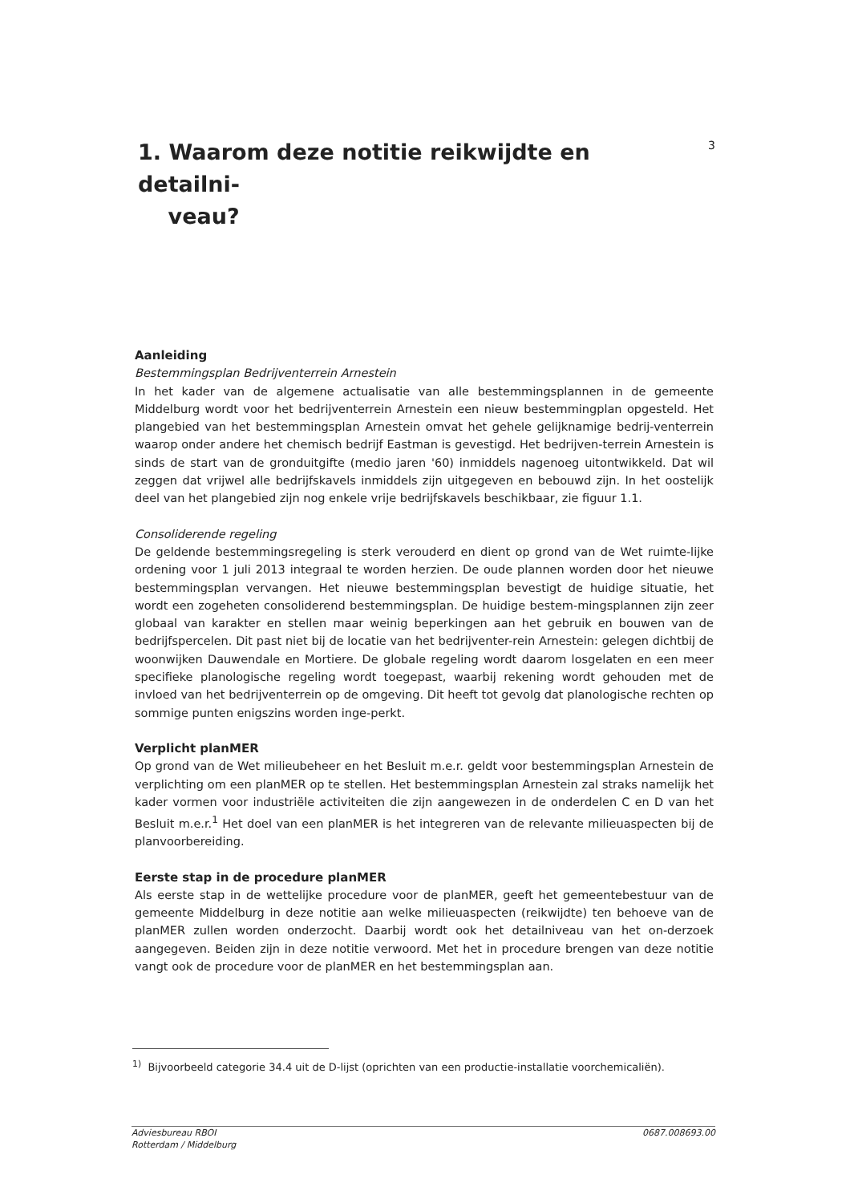1. Waarom deze notitie reikwijdte en detailni-
veau?
3
Aanleiding
Bestemmingsplan Bedrijventerrein Arnestein
In het kader van de algemene actualisatie van alle bestemmingsplannen in de gemeente Middelburg wordt voor het bedrijventerrein Arnestein een nieuw bestemmingplan opgesteld. Het plangebied van het bestemmingsplan Arnestein omvat het gehele gelijknamige bedrij-venterrein waarop onder andere het chemisch bedrijf Eastman is gevestigd. Het bedrijven-terrein Arnestein is sinds de start van de gronduitgifte (medio jaren '60) inmiddels nagenoeg uitontwikkeld. Dat wil zeggen dat vrijwel alle bedrijfskavels inmiddels zijn uitgegeven en bebouwd zijn. In het oostelijk deel van het plangebied zijn nog enkele vrije bedrijfskavels beschikbaar, zie figuur 1.1.
Consoliderende regeling
De geldende bestemmingsregeling is sterk verouderd en dient op grond van de Wet ruimte-lijke ordening voor 1 juli 2013 integraal te worden herzien. De oude plannen worden door het nieuwe bestemmingsplan vervangen. Het nieuwe bestemmingsplan bevestigt de huidige situatie, het wordt een zogeheten consoliderend bestemmingsplan. De huidige bestem-mingsplannen zijn zeer globaal van karakter en stellen maar weinig beperkingen aan het gebruik en bouwen van de bedrijfspercelen. Dit past niet bij de locatie van het bedrijventer-rein Arnestein: gelegen dichtbij de woonwijken Dauwendale en Mortiere. De globale regeling wordt daarom losgelaten en een meer specifieke planologische regeling wordt toegepast, waarbij rekening wordt gehouden met de invloed van het bedrijventerrein op de omgeving. Dit heeft tot gevolg dat planologische rechten op sommige punten enigszins worden inge-perkt.
Verplicht planMER
Op grond van de Wet milieubeheer en het Besluit m.e.r. geldt voor bestemmingsplan Arnestein de verplichting om een planMER op te stellen. Het bestemmingsplan Arnestein zal straks namelijk het kader vormen voor industriële activiteiten die zijn aangewezen in de onderdelen C en D van het Besluit m.e.r.<sup>1</sup> Het doel van een planMER is het integreren van de relevante milieuaspecten bij de planvoorbereiding.
Eerste stap in de procedure planMER
Als eerste stap in de wettelijke procedure voor de planMER, geeft het gemeentebestuur van de gemeente Middelburg in deze notitie aan welke milieuaspecten (reikwijdte) ten behoeve van de planMER zullen worden onderzocht. Daarbij wordt ook het detailniveau van het on-derzoek aangegeven. Beiden zijn in deze notitie verwoord. Met het in procedure brengen van deze notitie vangt ook de procedure voor de planMER en het bestemmingsplan aan.
<sup>1)</sup> Bijvoorbeeld categorie 34.4 uit de D-lijst (oprichten van een productie-installatie voorchemicaliën).
Adviesbureau RBOI
Rotterdam / Middelburg
0687.008693.00